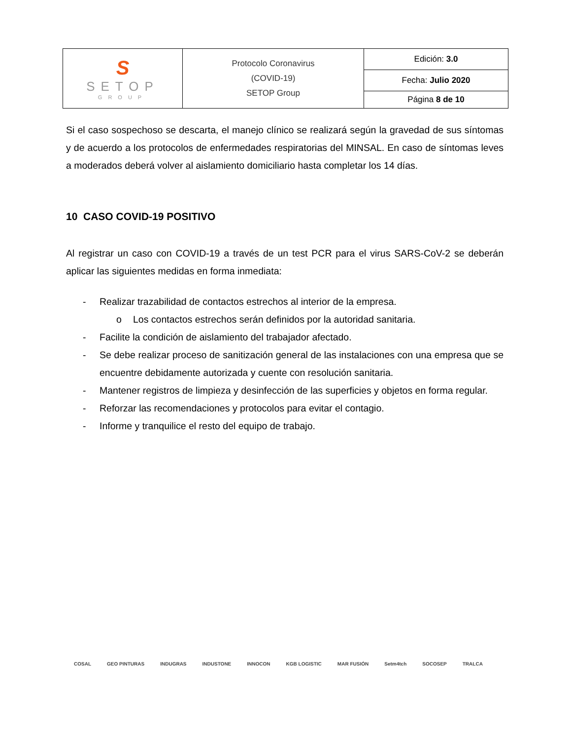| S SETOP GROUP | Protocolo Coronavirus (COVID-19) SETOP Group | Edición: 3.0 |
| | | Fecha: Julio 2020 |
| | | Página 8 de 10 |
Si el caso sospechoso se descarta, el manejo clínico se realizará según la gravedad de sus síntomas y de acuerdo a los protocolos de enfermedades respiratorias del MINSAL. En caso de síntomas leves a moderados deberá volver al aislamiento domiciliario hasta completar los 14 días.
10 CASO COVID-19 POSITIVO
Al registrar un caso con COVID-19 a través de un test PCR para el virus SARS-CoV-2 se deberán aplicar las siguientes medidas en forma inmediata:
- Realizar trazabilidad de contactos estrechos al interior de la empresa.
o Los contactos estrechos serán definidos por la autoridad sanitaria.
- Facilite la condición de aislamiento del trabajador afectado.
- Se debe realizar proceso de sanitización general de las instalaciones con una empresa que se encuentre debidamente autorizada y cuente con resolución sanitaria.
- Mantener registros de limpieza y desinfección de las superficies y objetos en forma regular.
- Reforzar las recomendaciones y protocolos para evitar el contagio.
- Informe y tranquilice el resto del equipo de trabajo.
COSAL GEO PINTURAS INDUGRAS INDUSTONE INNOCON KGB LOGISTIC MAR FUSIÓN Setm4tch SOCOSEP TRALCA